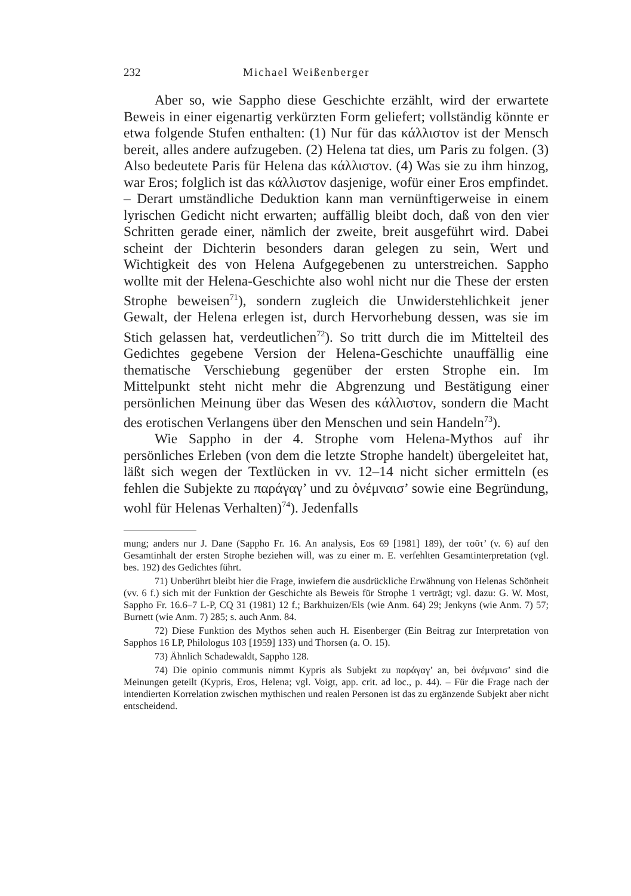232 Michael Weißenberger
Aber so, wie Sappho diese Geschichte erzählt, wird der erwartete Beweis in einer eigenartig verkürzten Form geliefert; vollständig könnte er etwa folgende Stufen enthalten: (1) Nur für das κάλλιστον ist der Mensch bereit, alles andere aufzugeben. (2) Helena tat dies, um Paris zu folgen. (3) Also bedeutete Paris für Helena das κάλλιστον. (4) Was sie zu ihm hinzog, war Eros; folglich ist das κάλλιστον dasjenige, wofür einer Eros empfindet. – Derart umständliche Deduktion kann man vernünftigerweise in einem lyrischen Gedicht nicht erwarten; auffällig bleibt doch, daß von den vier Schritten gerade einer, nämlich der zweite, breit ausgeführt wird. Dabei scheint der Dichterin besonders daran gelegen zu sein, Wert und Wichtigkeit des von Helena Aufgegebenen zu unterstreichen. Sappho wollte mit der Helena-Geschichte also wohl nicht nur die These der ersten Strophe beweisen<sup>71</sup>), sondern zugleich die Unwiderstehlichkeit jener Gewalt, der Helena erlegen ist, durch Hervorhebung dessen, was sie im Stich gelassen hat, verdeutlichen<sup>72</sup>). So tritt durch die im Mittelteil des Gedichtes gegebene Version der Helena-Geschichte unauffällig eine thematische Verschiebung gegenüber der ersten Strophe ein. Im Mittelpunkt steht nicht mehr die Abgrenzung und Bestätigung einer persönlichen Meinung über das Wesen des κάλλιστον, sondern die Macht des erotischen Verlangens über den Menschen und sein Handeln<sup>73</sup>).
Wie Sappho in der 4. Strophe vom Helena-Mythos auf ihr persönliches Erleben (von dem die letzte Strophe handelt) übergeleitet hat, läßt sich wegen der Textlücken in vv. 12–14 nicht sicher ermitteln (es fehlen die Subjekte zu παράγαγ’ und zu ὀνέμναισ’ sowie eine Begründung, wohl für Helenas Verhalten)<sup>74</sup>). Jedenfalls
mung; anders nur J. Dane (Sappho Fr. 16. An analysis, Eos 69 [1981] 189), der τοῦτ’ (v. 6) auf den Gesamtinhalt der ersten Strophe beziehen will, was zu einer m. E. verfehlten Gesamtinterpretation (vgl. bes. 192) des Gedichtes führt.
71) Unberührt bleibt hier die Frage, inwiefern die ausdrückliche Erwähnung von Helenas Schönheit (vv. 6 f.) sich mit der Funktion der Geschichte als Beweis für Strophe 1 verträgt; vgl. dazu: G. W. Most, Sappho Fr. 16.6–7 L-P, CQ 31 (1981) 12 f.; Barkhuizen/Els (wie Anm. 64) 29; Jenkyns (wie Anm. 7) 57; Burnett (wie Anm. 7) 285; s. auch Anm. 84.
72) Diese Funktion des Mythos sehen auch H. Eisenberger (Ein Beitrag zur Interpretation von Sapphos 16 LP, Philologus 103 [1959] 133) und Thorsen (a. O. 15).
73) Ähnlich Schadewaldt, Sappho 128.
74) Die opinio communis nimmt Kypris als Subjekt zu παράγαγ’ an, bei ὀνέμναισ’ sind die Meinungen geteilt (Kypris, Eros, Helena; vgl. Voigt, app. crit. ad loc., p. 44). – Für die Frage nach der intendierten Korrelation zwischen mythischen und realen Personen ist das zu ergänzende Subjekt aber nicht entscheidend.